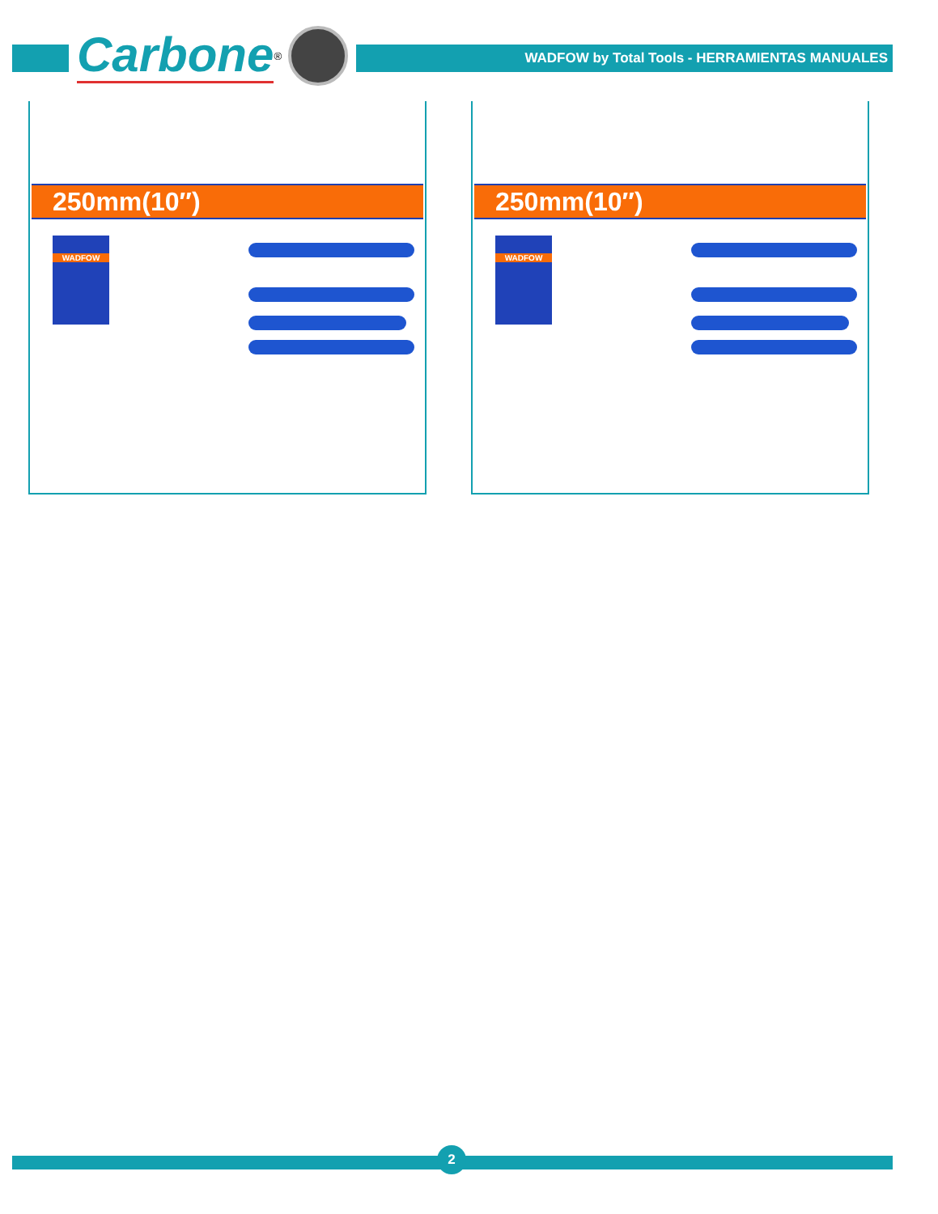Carbone<sup>®</sup>
WADFOW by Total Tools - HERRAMIENTAS MANUALES
250mm(10″)
WADFOW
250mm(10″)
WADFOW
2